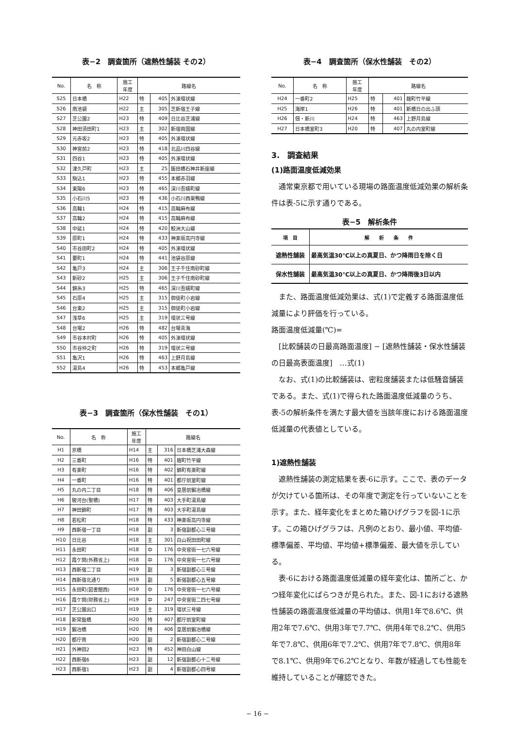表−2　調査箇所（遮熱性舗装 その2）
| No. | 名 称 | 施工 年度 | 路線名 | | |
| --- | --- | --- | --- | --- | --- |
| S25 | 日本橋 | H22 | 特 | 405 | 外濠環状線 |
| S26 | 南池袋 | H22 | 主 | 305 | 芝新宿王子線 |
| S27 | 芝公園2 | H23 | 特 | 409 | 日比谷芝浦線 |
| S28 | 神田須田町1 | H23 | 主 | 302 | 新宿両国線 |
| S29 | 元赤坂2 | H23 | 特 | 405 | 外濠環状線 |
| S30 | 神宮前2 | H23 | 特 | 418 | 北品川四谷線 |
| S31 | 四谷1 | H23 | 特 | 405 | 外濠環状線 |
| S32 | 津久戸町 | H23 | 主 | 25 | 飯田橋石神井新座線 |
| S33 | 駒込1 | H23 | 特 | 455 | 本郷赤羽線 |
| S34 | 東陽6 | H23 | 特 | 465 | 深川吾嬬町線 |
| S35 | 小石川5 | H23 | 特 | 436 | 小石川西巣鴨線 |
| S36 | 高輪1 | H24 | 特 | 415 | 高輪麻布線 |
| S37 | 高輪2 | H24 | 特 | 415 | 高輪麻布線 |
| S38 | 中延1 | H24 | 特 | 420 | 鮫洲大山線 |
| S39 | 原町1 | H24 | 特 | 433 | 神楽坂高円寺線 |
| S40 | 市谷田町2 | H24 | 特 | 405 | 外濠環状線 |
| S41 | 要町1 | H24 | 特 | 441 | 池袋谷原線 |
| S42 | 亀戸3 | H24 | 主 | 306 | 王子千住南砂町線 |
| S43 | 新砂2 | H25 | 主 | 306 | 王子千住南砂町線 |
| S44 | 錦糸3 | H25 | 特 | 465 | 深川吾嬬町線 |
| S45 | 石原4 | H25 | 主 | 315 | 御徒町小岩線 |
| S46 | 台東2 | H25 | 主 | 315 | 御徒町小岩線 |
| S47 | 浅草6 | H25 | 主 | 319 | 環状三号線 |
| S48 | 台場2 | H26 | 特 | 482 | 台場青海 |
| S49 | 市谷本村町 | H26 | 特 | 405 | 外濠環状線 |
| S50 | 市谷仲之町 | H26 | 特 | 319 | 環状三号線 |
| S51 | 亀沢1 | H26 | 特 | 463 | 上野月島線 |
| S52 | 湯島4 | H26 | 特 | 453 | 本郷亀戸線 |
表−3　調査箇所（保水性舗装　その1）
| No. | 名 称 | 施工 年度 | 路線名 | | |
| --- | --- | --- | --- | --- | --- |
| H1 | 京橋 | H14 | 主 | 316 | 日本橋芝浦大森線 |
| H2 | 三番町 | H16 | 特 | 401 | 麹町竹平線 |
| H3 | 有楽町 | H16 | 特 | 402 | 錦町有楽町線 |
| H4 | 一番町 | H16 | 特 | 401 | 都庁前室町線 |
| H5 | 丸の内二丁目 | H18 | 特 | 406 | 皇居前鍛冶橋線 |
| H6 | 駿河台(聖橋) | H17 | 特 | 403 | 大手町湯島線 |
| H7 | 神田錦町 | H17 | 特 | 403 | 大手町湯島線 |
| H8 | 若松町 | H18 | 特 | 433 | 神楽坂高円寺線 |
| H9 | 西新宿一丁目 | H18 | 副 | 3 | 新宿副都心三号線 |
| H10 | 日比谷 | H18 | 主 | 301 | 白山祝田田町線 |
| H11 | 永田町 | H18 | 中 | 176 | 中央官衙一七六号線 |
| H12 | 霞ケ関(外務省上) | H18 | 中 | 176 | 中央官衙一七六号線 |
| H13 | 西新宿二丁目 | H19 | 副 | 3 | 新宿副都心三号線 |
| H14 | 西新宿北通り | H19 | 副 | 5 | 新宿副都心五号線 |
| H15 | 永田町(図書館西) | H19 | 中 | 176 | 中央官衙一七六号線 |
| H16 | 霞ケ関(財務省上) | H19 | 中 | 247 | 中央官衙二四七号線 |
| H17 | 芝公園出口 | H19 | 主 | 319 | 環状三号線 |
| H18 | 新常盤橋 | H20 | 特 | 407 | 都庁前室町線 |
| H19 | 鍛冶橋 | H20 | 特 | 406 | 皇居前鍛冶橋線 |
| H20 | 都庁南 | H20 | 副 | 2 | 新宿副都心二号線 |
| H21 | 外神田2 | H23 | 特 | 452 | 神田白山線 |
| H22 | 西新宿6 | H23 | 副 | 12 | 新宿副都心十二号線 |
| H23 | 西新宿1 | H23 | 副 | 4 | 新宿副都心四号線 |
表−4　調査箇所（保水性舗装　その2）
| No. | 名 称 | 施工 年度 | 路線名 | | |
| --- | --- | --- | --- | --- | --- |
| H24 | 一番町2 | H25 | 特 | 401 | 麹町竹平線 |
| H25 | 海岸1 | H26 | 特 | 401 | 新橋日の出ふ頭 |
| H26 | 佃・新川 | H24 | 特 | 463 | 上野月島線 |
| H27 | 日本橋室町3 | H20 | 特 | 407 | 丸の内室町線 |
3.　調査結果
(1)路面温度低減効果
通常東京都で用いている現場の路面温度低減効果の解析条件は表-5に示す通りである。
表−5　解析条件
| 項 目 | 解 析 条 件 |
| --- | --- |
| 遮熱性舗装 | 最高気温30℃以上の真夏日、かつ降雨日を除く日 |
| 保水性舗装 | 最高気温30℃以上の真夏日、かつ降雨後3日以内 |
また、路面温度低減効果は、式(1)で定義する路面温度低減量により評価を行っている。
路面温度低減量(℃)=
[比較舗装の日最高路面温度] − [遮熱性舗装・保水性舗装の日最高表面温度]　…式(1)
なお、式(1)の比較舗装は、密粒度舗装または低騒音舗装である。また、式(1)で得られた路面温度低減量のうち、表-5の解析条件を満たす最大値を当該年度における路面温度低減量の代表値としている。
1)遮熱性舗装
遮熱性舗装の測定結果を表-6に示す。ここで、表のデータが欠けている箇所は、その年度で測定を行っていないことを示す。また、経年変化をまとめた箱ひげグラフを図-1に示す。この箱ひげグラフは、凡例のとおり、最小値、平均値-標準偏差、平均値、平均値+標準偏差、最大値を示している。
表-6における路面温度低減量の経年変化は、箇所ごと、かつ経年変化にばらつきが見られた。また、図-1における遮熱性舗装の路面温度低減量の平均値は、供用1年で8.6℃、供用2年で7.6℃、供用3年で7.7℃、供用4年で8.2℃、供用5年で7.8℃、供用6年で7.2℃、供用7年で7.8℃、供用8年で8.1℃、供用9年で6.2℃となり、年数が経過しても性能を維持していることが確認できた。
− 16 −